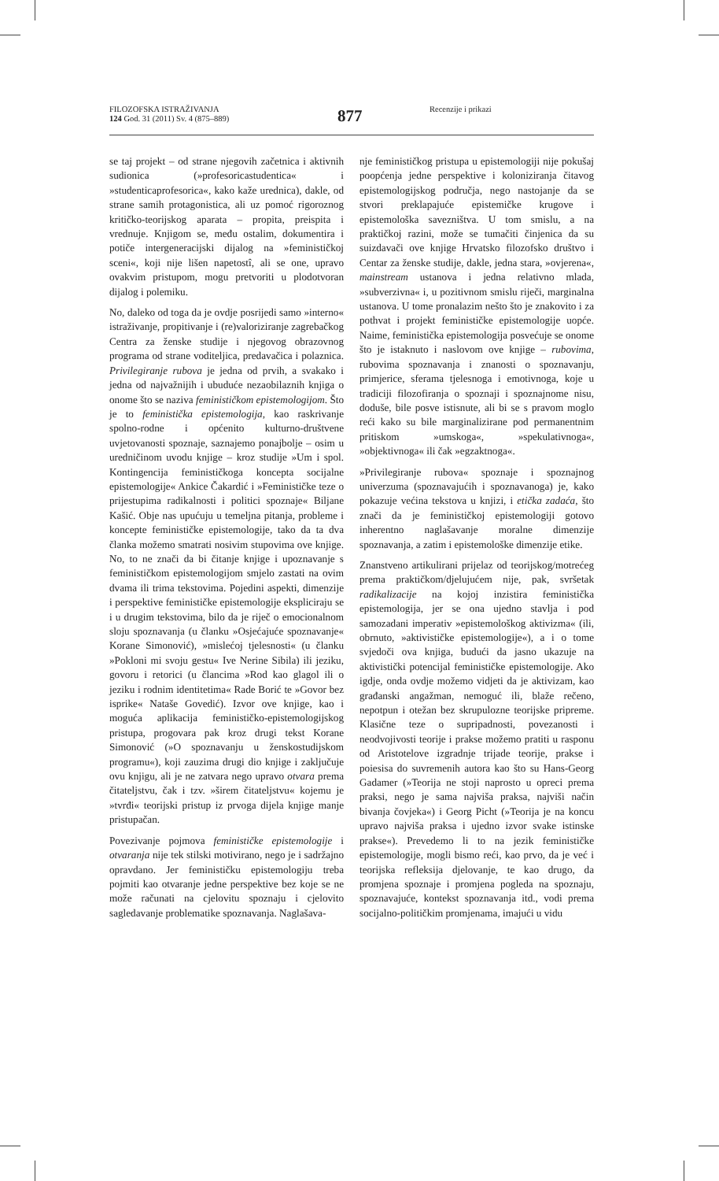FILOZOFSKA ISTRAŽIVANJA
124 God. 31 (2011) Sv. 4 (875–889)
877 Recenzije i prikazi
se taj projekt – od strane njegovih začetnica i aktivnih sudionica (»profesoricastudentica« i »studenticaprofesorica«, kako kaže urednica), dakle, od strane samih protagonistica, ali uz pomoć rigoroznog kritičko-teorijskog aparata – propita, preispita i vrednuje. Knjigom se, među ostalim, dokumentira i potiče intergeneracijski dijalog na »feminističkoj sceni«, koji nije lišen napetostî, ali se one, upravo ovakvim pristupom, mogu pretvoriti u plodotvoran dijalog i polemiku.
No, daleko od toga da je ovdje posrijedi samo »interno« istraživanje, propitivanje i (re)valoriziranje zagrebačkog Centra za ženske studije i njegovog obrazovnog programa od strane voditeljica, predavačica i polaznica. Privilegiranje rubova je jedna od prvih, a svakako i jedna od najvažnijih i ubuduće nezaobilaznih knjiga o onome što se naziva feminističkom epistemologijom. Što je to feministička epistemologija, kao raskrivanje spolno-rodne i općenito kulturno-društvene uvjetovanosti spoznaje, saznajemo ponajbolje – osim u uredničinom uvodu knjige – kroz studije »Um i spol. Kontingencija feminističkoga koncepta socijalne epistemologije« Ankice Čakardić i »Feminističke teze o prijestupima radikalnosti i politici spoznaje« Biljane Kašić. Obje nas upućuju u temeljna pitanja, probleme i koncepte feminističke epistemologije, tako da ta dva članka možemo smatrati nosivim stupovima ove knjige. No, to ne znači da bi čitanje knjige i upoznavanje s feminističkom epistemologijom smjelo zastati na ovim dvama ili trima tekstovima. Pojedini aspekti, dimenzije i perspektive feminističke epistemologije ekspliciraju se i u drugim tekstovima, bilo da je riječ o emocionalnom sloju spoznavanja (u članku »Osjećajuće spoznavanje« Korane Simonović), »mislećoj tjelesnosti« (u članku »Pokloni mi svoju gestu« Ive Nerine Sibila) ili jeziku, govoru i retorici (u člancima »Rod kao glagol ili o jeziku i rodnim identitetima« Rade Borić te »Govor bez isprike« Nataše Govedić). Izvor ove knjige, kao i moguća aplikacija feminističko-epistemologijskog pristupa, progovara pak kroz drugi tekst Korane Simonović (»O spoznavanju u ženskostudijskom programu«), koji zauzima drugi dio knjige i zaključuje ovu knjigu, ali je ne zatvara nego upravo otvara prema čitateljstvu, čak i tzv. »širem čitateljstvu« kojemu je »tvrđi« teorijski pristup iz prvoga dijela knjige manje pristupačan.
Povezivanje pojmova feminističke epistemologije i otvaranja nije tek stilski motivirano, nego je i sadržajno opravdano. Jer feminističku epistemologiju treba pojmiti kao otvaranje jedne perspektive bez koje se ne može računati na cjelovitu spoznaju i cjelovito sagledavanje problematike spoznavanja. Naglašava-
nje feminističkog pristupa u epistemologiji nije pokušaj poopćenja jedne perspektive i koloniziranja čitavog epistemologijskog područja, nego nastojanje da se stvori preklapajuće epistemičke krugove i epistemološka savezništva. U tom smislu, a na praktičkoj razini, može se tumačiti činjenica da su suizdavači ove knjige Hrvatsko filozofsko društvo i Centar za ženske studije, dakle, jedna stara, »ovjerena«, mainstream ustanova i jedna relativno mlada, »subverzivna« i, u pozitivnom smislu riječi, marginalna ustanova. U tome pronalazim nešto što je znakovito i za pothvat i projekt feminističke epistemologije uopće. Naime, feministička epistemologija posvećuje se onome što je istaknuto i naslovom ove knjige – rubovima, rubovima spoznavanja i znanosti o spoznavanju, primjerice, sferama tjelesnoga i emotivnoga, koje u tradiciji filozofiranja o spoznaji i spoznajnome nisu, doduše, bile posve istisnute, ali bi se s pravom moglo reći kako su bile marginalizirane pod permanentnim pritiskom »umskoga«, »spekulativnoga«, »objektivnoga« ili čak »egzaktnoga«.
»Privilegiranje rubova« spoznaje i spoznajnog univerzuma (spoznavajućih i spoznavanoga) je, kako pokazuje većina tekstova u knjizi, i etička zadaća, što znači da je feminističkoj epistemologiji gotovo inherentno naglašavanje moralne dimenzije spoznavanja, a zatim i epistemološke dimenzije etike.
Znanstveno artikulirani prijelaz od teorijskog/motrećeg prema praktičkom/djelujućem nije, pak, svršetak radikalizacije na kojoj inzistira feministička epistemologija, jer se ona ujedno stavlja i pod samozadani imperativ »epistemološkog aktivizma« (ili, obrnuto, »aktivističke epistemologije«), a i o tome svjedoči ova knjiga, budući da jasno ukazuje na aktivistički potencijal feminističke epistemologije. Ako igdje, onda ovdje možemo vidjeti da je aktivizam, kao građanski angažman, nemoguć ili, blaže rečeno, nepotpun i otežan bez skrupulozne teorijske pripreme. Klasične teze o supripadnosti, povezanosti i neodvojivosti teorije i prakse možemo pratiti u rasponu od Aristotelove izgradnje trijade teorije, prakse i poiesisa do suvremenih autora kao što su Hans-Georg Gadamer (»Teorija ne stoji naprosto u opreci prema praksi, nego je sama najviša praksa, najviši način bivanja čovjeka«) i Georg Picht (»Teorija je na koncu upravo najviša praksa i ujedno izvor svake istinske prakse«). Prevedemo li to na jezik feminističke epistemologije, mogli bismo reći, kao prvo, da je već i teorijska refleksija djelovanje, te kao drugo, da promjena spoznaje i promjena pogleda na spoznaju, spoznavajuće, kontekst spoznavanja itd., vodi prema socijalno-političkim promjenama, imajući u vidu